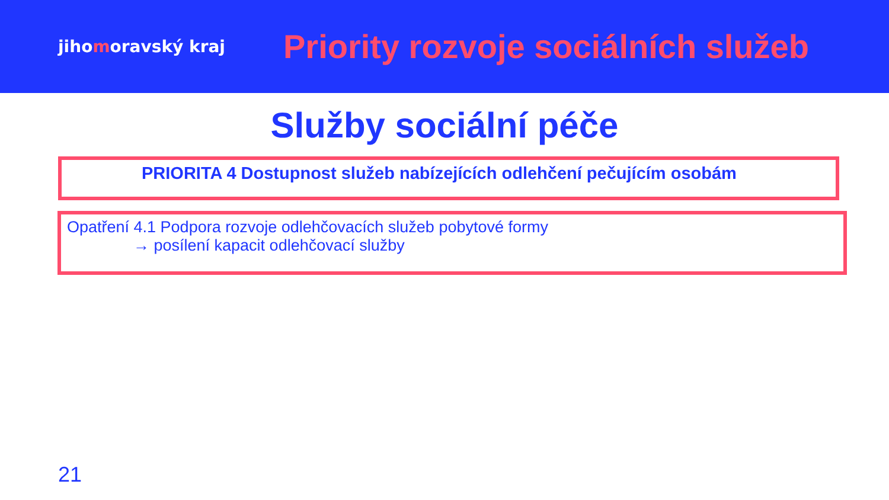jihomoravský kraj
Priority rozvoje sociálních služeb
Služby sociální péče
PRIORITA 4 Dostupnost služeb nabízejících odlehčení pečujícím osobám
Opatření 4.1 Podpora rozvoje odlehčovacích služeb pobytové formy
→ posílení kapacit odlehčovací služby
21